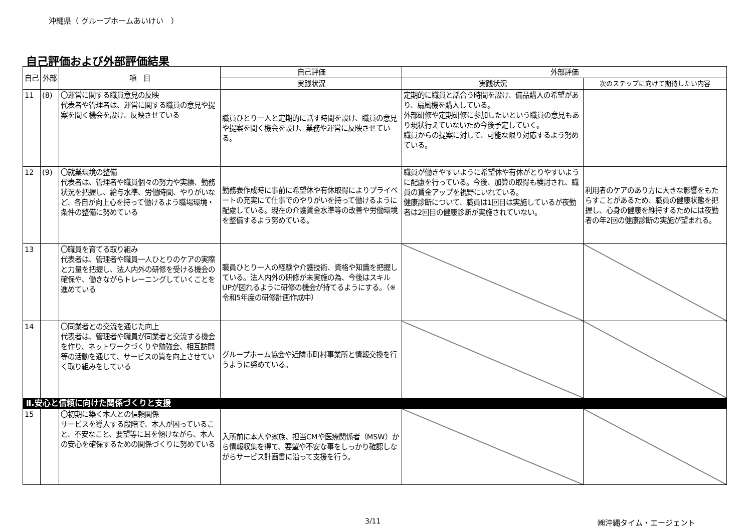沖縄県（ グループホームあいけい　）
自己評価および外部評価結果
| 自己 | 外部 | 項 目 | 自己評価 | 外部評価 | |
| --- | --- | --- | --- | --- | --- |
| | | | 実践状況 | 実践状況 | 次のステップに向けて期待したい内容 |
| 11 | (8) | 〇運営に関する職員意見の反映 代表者や管理者は、運営に関する職員の意見や提案を聞く機会を設け、反映させている | 職員ひとり一人と定期的に話す時間を設け、職員の意見や提案を聞く機会を設け、業務や運営に反映させている。 | 定期的に職員と話合う時間を設け、備品購入の希望があり、扇風機を購入している。 外部研修や定期研修に参加したいという職員の意見もあり現状行えていないため今後予定していく。 職員からの提案に対して、可能な限り対応するよう努めている。 | |
| 12 | (9) | 〇就業環境の整備 代表者は、管理者や職員個々の努力や実績、勤務状況を把握し、給与水準、労働時間、やりがいなど、各自が向上心を持って働けるよう職場環境・条件の整備に努めている | 勤務表作成時に事前に希望休や有休取得によりプライベートの充実にて仕事でのやりがいを持って働けるように配慮している。現在の介護賃金水準等の改善や労働環境を整備するよう努めている。 | 職員が働きやすいように希望休や有休がとりやすいように配慮を行っている。今後、加算の取得も検討され、職員の賃金アップを視野にいれている。 健康診断について、職員は1回目は実施しているが夜勤者は2回目の健康診断が実施されていない。 | 利用者のケアのあり方に大きな影響をもたらすことがあるため、職員の健康状態を把握し、心身の健康を維持するためには夜勤者の年2回の健康診断の実施が望まれる。 |
| 13 | | 〇職員を育てる取り組み 代表者は、管理者や職員一人ひとりのケアの実際と力量を把握し、法人内外の研修を受ける機会の確保や、働きながらトレーニングしていくことを進めている | 職員ひとり一人の経験や介護技術、資格や知識を把握している。法人内外の研修が未実施の為、今後はスキルUPが図れるように研修の機会が持てるようにする。（※令和5年度の研修計画作成中） | | |
| 14 | | 〇同業者との交流を通じた向上 代表者は、管理者や職員が同業者と交流する機会を作り、ネットワークづくりや勉強会、相互訪問等の活動を通じて、サービスの質を向上させていく取り組みをしている | グループホーム協会や近隣市町村事業所と情報交換を行うように努めている。 | | |
| Ⅱ.安心と信頼に向けた関係づくりと支援 | | | | | |
| 15 | | 〇初期に築く本人との信頼関係 サービスを導入する段階で、本人が困っていること、不安なこと、要望等に耳を傾けながら、本人の安心を確保するための関係づくりに努めている | 入所前に本人や家族、担当CMや医療関係者（MSW）から情報収集を得て、要望や不安な事をしっかり確認しながらサービス計画書に沿って支援を行う。 | | |
3/11 ㈱沖縄タイム・エージェント